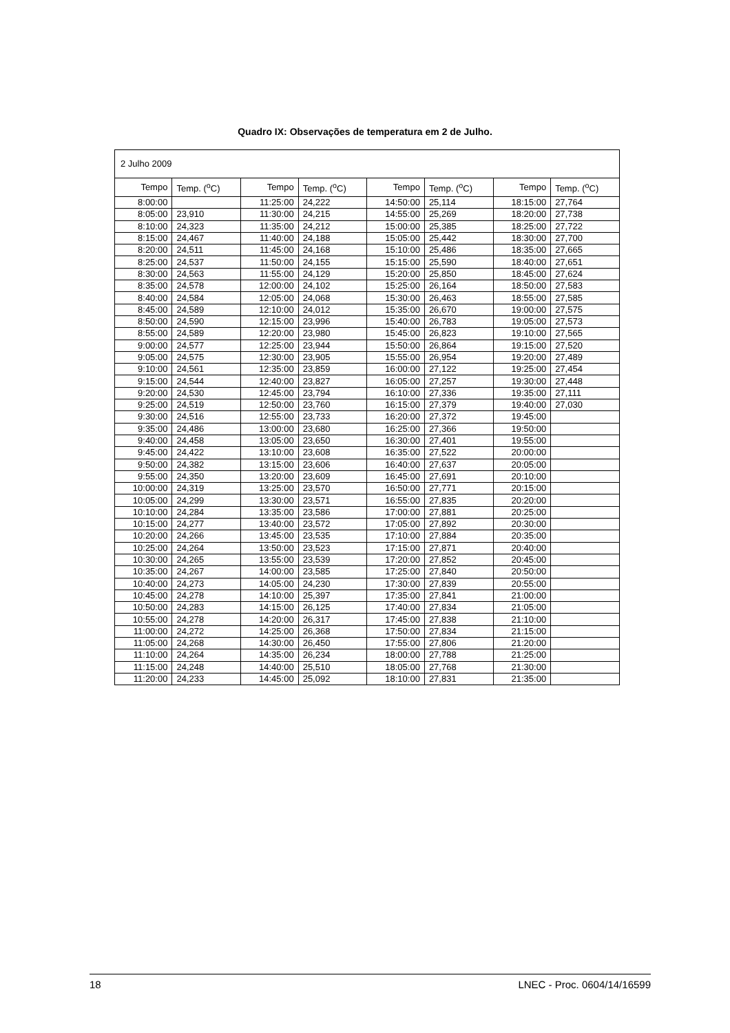Quadro IX: Observações de temperatura em 2 de Julho.
| 2 Julho 2009 | | | | | | | |
| Tempo | Temp. (<sup>o</sup>C) | Tempo | Temp. (<sup>o</sup>C) | Tempo | Temp. (<sup>o</sup>C) | Tempo | Temp. (<sup>o</sup>C) |
| 8:00:00 | | 11:25:00 | 24,222 | 14:50:00 | 25,114 | 18:15:00 | 27,764 |
| 8:05:00 | 23,910 | 11:30:00 | 24,215 | 14:55:00 | 25,269 | 18:20:00 | 27,738 |
| 8:10:00 | 24,323 | 11:35:00 | 24,212 | 15:00:00 | 25,385 | 18:25:00 | 27,722 |
| 8:15:00 | 24,467 | 11:40:00 | 24,188 | 15:05:00 | 25,442 | 18:30:00 | 27,700 |
| 8:20:00 | 24,511 | 11:45:00 | 24,168 | 15:10:00 | 25,486 | 18:35:00 | 27,665 |
| 8:25:00 | 24,537 | 11:50:00 | 24,155 | 15:15:00 | 25,590 | 18:40:00 | 27,651 |
| 8:30:00 | 24,563 | 11:55:00 | 24,129 | 15:20:00 | 25,850 | 18:45:00 | 27,624 |
| 8:35:00 | 24,578 | 12:00:00 | 24,102 | 15:25:00 | 26,164 | 18:50:00 | 27,583 |
| 8:40:00 | 24,584 | 12:05:00 | 24,068 | 15:30:00 | 26,463 | 18:55:00 | 27,585 |
| 8:45:00 | 24,589 | 12:10:00 | 24,012 | 15:35:00 | 26,670 | 19:00:00 | 27,575 |
| 8:50:00 | 24,590 | 12:15:00 | 23,996 | 15:40:00 | 26,783 | 19:05:00 | 27,573 |
| 8:55:00 | 24,589 | 12:20:00 | 23,980 | 15:45:00 | 26,823 | 19:10:00 | 27,565 |
| 9:00:00 | 24,577 | 12:25:00 | 23,944 | 15:50:00 | 26,864 | 19:15:00 | 27,520 |
| 9:05:00 | 24,575 | 12:30:00 | 23,905 | 15:55:00 | 26,954 | 19:20:00 | 27,489 |
| 9:10:00 | 24,561 | 12:35:00 | 23,859 | 16:00:00 | 27,122 | 19:25:00 | 27,454 |
| 9:15:00 | 24,544 | 12:40:00 | 23,827 | 16:05:00 | 27,257 | 19:30:00 | 27,448 |
| 9:20:00 | 24,530 | 12:45:00 | 23,794 | 16:10:00 | 27,336 | 19:35:00 | 27,111 |
| 9:25:00 | 24,519 | 12:50:00 | 23,760 | 16:15:00 | 27,379 | 19:40:00 | 27,030 |
| 9:30:00 | 24,516 | 12:55:00 | 23,733 | 16:20:00 | 27,372 | 19:45:00 | |
| 9:35:00 | 24,486 | 13:00:00 | 23,680 | 16:25:00 | 27,366 | 19:50:00 | |
| 9:40:00 | 24,458 | 13:05:00 | 23,650 | 16:30:00 | 27,401 | 19:55:00 | |
| 9:45:00 | 24,422 | 13:10:00 | 23,608 | 16:35:00 | 27,522 | 20:00:00 | |
| 9:50:00 | 24,382 | 13:15:00 | 23,606 | 16:40:00 | 27,637 | 20:05:00 | |
| 9:55:00 | 24,350 | 13:20:00 | 23,609 | 16:45:00 | 27,691 | 20:10:00 | |
| 10:00:00 | 24,319 | 13:25:00 | 23,570 | 16:50:00 | 27,771 | 20:15:00 | |
| 10:05:00 | 24,299 | 13:30:00 | 23,571 | 16:55:00 | 27,835 | 20:20:00 | |
| 10:10:00 | 24,284 | 13:35:00 | 23,586 | 17:00:00 | 27,881 | 20:25:00 | |
| 10:15:00 | 24,277 | 13:40:00 | 23,572 | 17:05:00 | 27,892 | 20:30:00 | |
| 10:20:00 | 24,266 | 13:45:00 | 23,535 | 17:10:00 | 27,884 | 20:35:00 | |
| 10:25:00 | 24,264 | 13:50:00 | 23,523 | 17:15:00 | 27,871 | 20:40:00 | |
| 10:30:00 | 24,265 | 13:55:00 | 23,539 | 17:20:00 | 27,852 | 20:45:00 | |
| 10:35:00 | 24,267 | 14:00:00 | 23,585 | 17:25:00 | 27,840 | 20:50:00 | |
| 10:40:00 | 24,273 | 14:05:00 | 24,230 | 17:30:00 | 27,839 | 20:55:00 | |
| 10:45:00 | 24,278 | 14:10:00 | 25,397 | 17:35:00 | 27,841 | 21:00:00 | |
| 10:50:00 | 24,283 | 14:15:00 | 26,125 | 17:40:00 | 27,834 | 21:05:00 | |
| 10:55:00 | 24,278 | 14:20:00 | 26,317 | 17:45:00 | 27,838 | 21:10:00 | |
| 11:00:00 | 24,272 | 14:25:00 | 26,368 | 17:50:00 | 27,834 | 21:15:00 | |
| 11:05:00 | 24,268 | 14:30:00 | 26,450 | 17:55:00 | 27,806 | 21:20:00 | |
| 11:10:00 | 24,264 | 14:35:00 | 26,234 | 18:00:00 | 27,788 | 21:25:00 | |
| 11:15:00 | 24,248 | 14:40:00 | 25,510 | 18:05:00 | 27,768 | 21:30:00 | |
| 11:20:00 | 24,233 | 14:45:00 | 25,092 | 18:10:00 | 27,831 | 21:35:00 | |
18 LNEC - Proc. 0604/14/16599